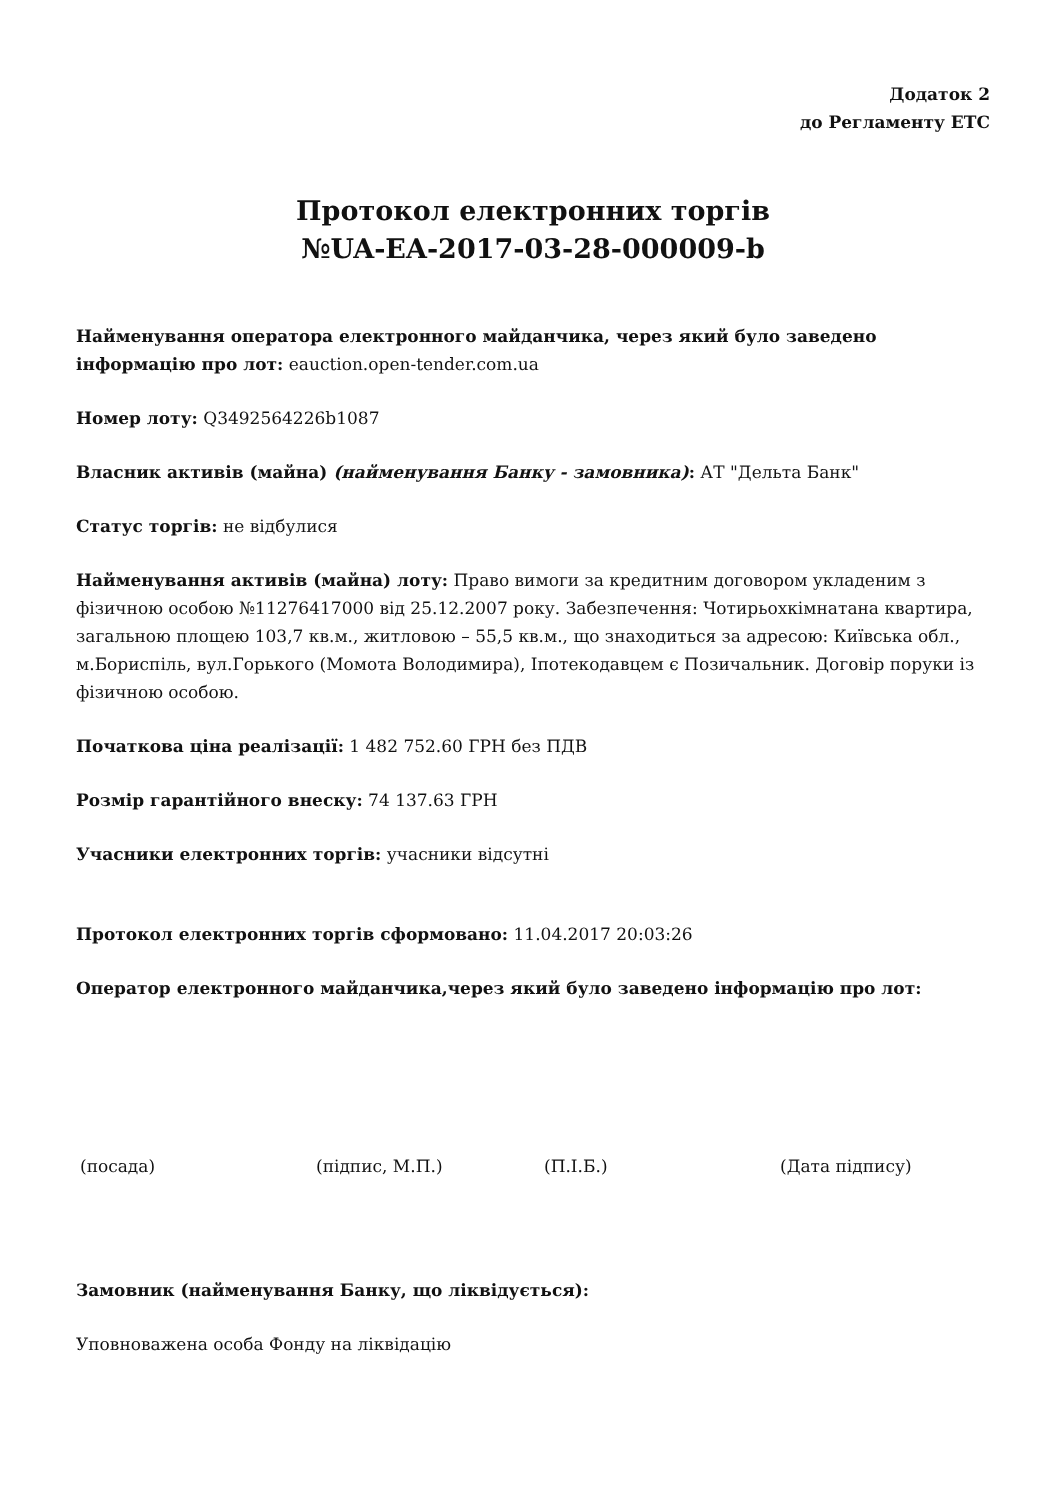Додаток 2
до Регламенту ЕТС
Протокол електронних торгів
№UA-EA-2017-03-28-000009-b
Найменування оператора електронного майданчика, через який було заведено інформацію про лот: eauction.open-tender.com.ua
Номер лоту: Q3492564226b1087
Власник активів (майна) (найменування Банку - замовника): АТ "Дельта Банк"
Статус торгів: не відбулися
Найменування активів (майна) лоту: Право вимоги за кредитним договором укладеним з фізичною особою №11276417000 від 25.12.2007 року. Забезпечення: Чотирьохкімнатана квартира, загальною площею 103,7 кв.м., житловою – 55,5 кв.м., що знаходиться за адресою: Київська обл., м.Бориспіль, вул.Горького (Момота Володимира), Іпотекодавцем є Позичальник. Договір поруки із фізичною особою.
Початкова ціна реалізації: 1 482 752.60 ГРН без ПДВ
Розмір гарантійного внеску: 74 137.63 ГРН
Учасники електронних торгів: учасники відсутні
Протокол електронних торгів сформовано: 11.04.2017 20:03:26
Оператор електронного майданчика,через який було заведено інформацію про лот:
(посада) (підпис, М.П.) (П.І.Б.) (Дата підпису)
Замовник (найменування Банку, що ліквідується):
Уповноважена особа Фонду на ліквідацію